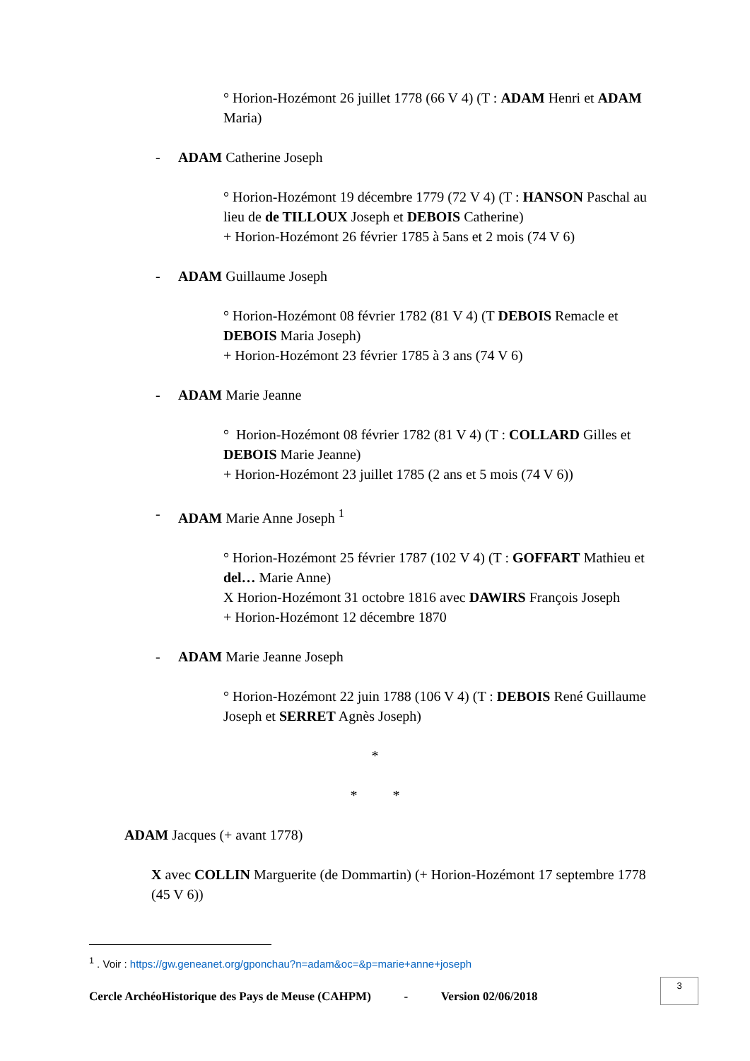° Horion-Hozémont 26 juillet 1778 (66 V 4) (T : ADAM Henri et ADAM Maria)
- ADAM Catherine Joseph
° Horion-Hozémont 19 décembre 1779 (72 V 4) (T : HANSON Paschal au lieu de de TILLOUX Joseph et DEBOIS Catherine)
+ Horion-Hozémont 26 février 1785 à 5ans et 2 mois (74 V 6)
- ADAM Guillaume Joseph
° Horion-Hozémont 08 février 1782 (81 V 4) (T DEBOIS Remacle et DEBOIS Maria Joseph)
+ Horion-Hozémont 23 février 1785 à 3 ans (74 V 6)
- ADAM Marie Jeanne
° Horion-Hozémont 08 février 1782 (81 V 4) (T : COLLARD Gilles et DEBOIS Marie Jeanne)
+ Horion-Hozémont 23 juillet 1785 (2 ans et 5 mois (74 V 6))
- ADAM Marie Anne Joseph <sup>1</sup>
° Horion-Hozémont 25 février 1787 (102 V 4) (T : GOFFART Mathieu et del… Marie Anne)
X Horion-Hozémont 31 octobre 1816 avec DAWIRS François Joseph
+ Horion-Hozémont 12 décembre 1870
- ADAM Marie Jeanne Joseph
° Horion-Hozémont 22 juin 1788 (106 V 4) (T : DEBOIS René Guillaume Joseph et SERRET Agnès Joseph)
*
* *
ADAM Jacques (+ avant 1778)
X avec COLLIN Marguerite (de Dommartin) (+ Horion-Hozémont 17 septembre 1778 (45 V 6))
<sup>1</sup> . Voir : https://gw.geneanet.org/gponchau?n=adam&oc=&p=marie+anne+joseph
Cercle ArchéoHistorique des Pays de Meuse (CAHPM) - Version 02/06/2018
3